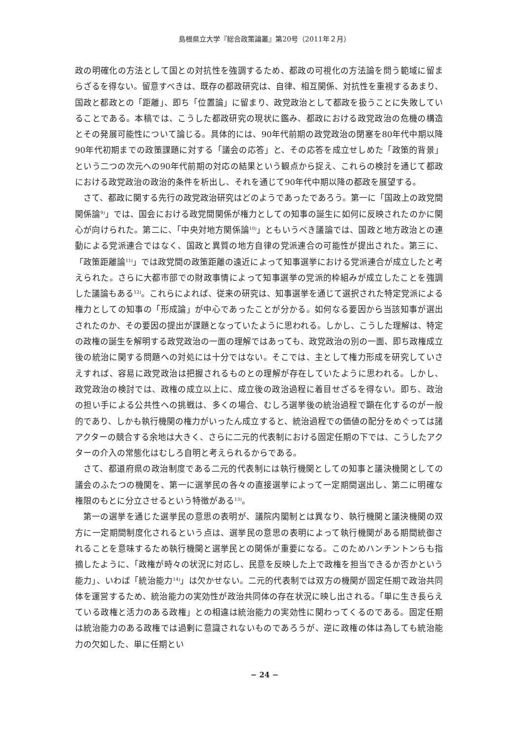島根県立大学『総合政策論叢』第20号（2011年２月）
政の明確化の方法として国との対抗性を強調するため、都政の可視化の方法論を問う範域に留まらざるを得ない。留意すべきは、既存の都政研究は、自律、相互関係、対抗性を重視するあまり、国政と都政との「距離」、即ち「位置論」に留まり、政党政治として都政を扱うことに失敗していることである。本稿では、こうした都政研究の現状に鑑み、都政における政党政治の危機の構造とその発展可能性について論じる。具体的には、90年代前期の政党政治の閉塞を80年代中期以降90年代初期までの政策課題に対する「議会の応答」と、その応答を成立せしめた「政策的背景」という二つの次元への90年代前期の対応の結果という観点から捉え、これらの検討を通じて都政における政党政治の政治的条件を析出し、それを通じて90年代中期以降の都政を展望する。
さて、都政に関する先行の政党政治研究はどのようであったであろう。第一に「国政上の政党間関係論<sup>9)</sup>」では、国会における政党間関係が権力としての知事の誕生に如何に反映されたのかに関心が向けられた。第二に、「中央対地方関係論<sup>10)</sup>」ともいうべき議論では、国政と地方政治との連動による党派連合ではなく、国政と異質の地方自律の党派連合の可能性が提出された。第三に、「政策距離論<sup>11)</sup>」では政党間の政策距離の遠近によって知事選挙における党派連合が成立したと考えられた。さらに大都市部での財政事情によって知事選挙の党派的枠組みが成立したことを強調した議論もある<sup>12)</sup>。これらによれば、従来の研究は、知事選挙を通じて選択された特定党派による権力としての知事の「形成論」が中心であったことが分かる。如何なる要因から当該知事が選出されたのか、その要因の提出が課題となっていたように思われる。しかし、こうした理解は、特定の政権の誕生を解明する政党政治の一面の理解ではあっても、政党政治の別の一面、即ち政権成立後の統治に関する問題への対処には十分ではない。そこでは、主として権力形成を研究していさえすれば、容易に政党政治は把握されるものとの理解が存在していたように思われる。しかし、政党政治の検討では、政権の成立以上に、成立後の政治過程に着目せざるを得ない。即ち、政治の担い手による公共性への挑戦は、多くの場合、むしろ選挙後の統治過程で顕在化するのが一般的であり、しかも執行機関の権力がいったん成立すると、統治過程での価値の配分をめぐっては諸アクターの競合する余地は大きく、さらに二元的代表制における固定任期の下では、こうしたアクターの介入の常態化はむしろ自明と考えられるからである。
さて、都道府県の政治制度である二元的代表制には執行機関としての知事と議決機関としての議会のふたつの機関を、第一に選挙民の各々の直接選挙によって一定期間選出し、第二に明確な権限のもとに分立させるという特徴がある<sup>13)</sup>。
第一の選挙を通じた選挙民の意思の表明が、議院内閣制とは異なり、執行機関と議決機関の双方に一定期間制度化されるという点は、選挙民の意思の表明によって執行機関がある期間統御されることを意味するため執行機関と選挙民との関係が重要になる。このためハンチントンらも指摘したように、「政権が時々の状況に対応し、民意を反映した上で政権を担当できるか否かという能力」、いわば「統治能力<sup>14)</sup>」は欠かせない。二元的代表制では双方の機関が固定任期で政治共同体を運営するため、統治能力の実効性が政治共同体の存在状況に映し出される。「単に生き長らえている政権と活力のある政権」との相違は統治能力の実効性に関わってくるのである。固定任期は統治能力のある政権では過剰に意識されないものであろうが、逆に政権の体は為しても統治能力の欠如した、単に任期とい
− 24 −